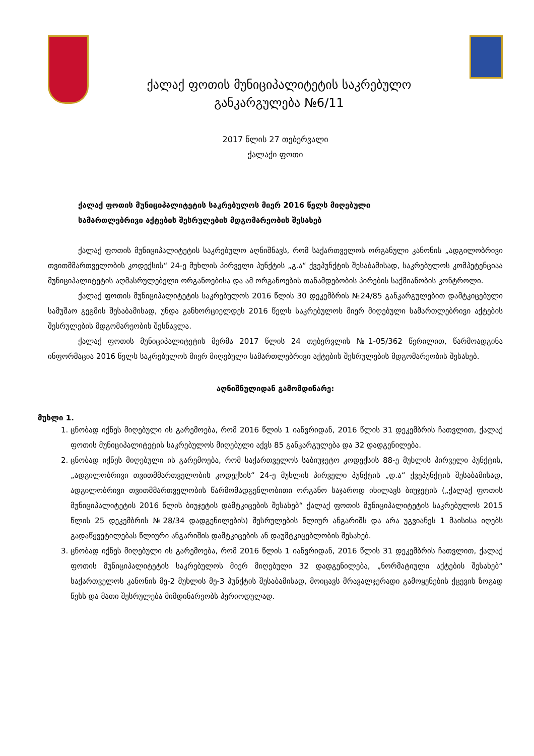ქალაქ ფოთის მუნიციპალიტეტის საკრებულო
განკარგულება №6/11
2017 წლის 27 თებერვალი
ქალაქი ფოთი
ქალაქ ფოთის მუნიციპალიტეტის საკრებულოს მიერ 2016 წელს მიღებული
სამართლებრივი აქტების შესრულების მდგომარეობის შესახებ
ქალაქ ფოთის მუნიციპალიტეტის საკრებულო აღნიშნავს, რომ საქართველოს ორგანული კანონის „ადგილობრივი თვითმმართველობის კოდექსის“ 24-ე მუხლის პირველი პუნქტის „გ.ა“ ქვეპუნქტის შესაბამისად, საკრებულოს კომპეტენციაა მუნიციპალიტეტის აღმასრულებელი ორგანოებისა და ამ ორგანოების თანამდებობის პირების საქმიანობის კონტროლი.
ქალაქ ფოთის მუნიციპალიტეტის საკრებულოს 2016 წლის 30 დეკემბრის №24/85 განკარგულებით დამტკიცებული სამუშაო გეგმის შესაბამისად, უნდა განხორციელდეს 2016 წელს საკრებულოს მიერ მიღებული სამართლებრივი აქტების შესრულების მდგომარეობის შესწავლა.
ქალაქ ფოთის მუნიციპალიტეტის მერმა 2017 წლის 24 თებერვლის №1-05/362 წერილით, წარმოადგინა ინფორმაცია 2016 წელს საკრებულოს მიერ მიღებული სამართლებრივი აქტების შესრულების მდგომარეობის შესახებ.
აღნიშნულიდან გამომდინარე:
მუხლი 1.
1. ცნობად იქნეს მიღებული ის გარემოება, რომ 2016 წლის 1 იანვრიდან, 2016 წლის 31 დეკემბრის ჩათვლით, ქალაქ ფოთის მუნიციპალიტეტის საკრებულოს მიღებული აქვს 85 განკარგულება და 32 დადგენილება.
2. ცნობად იქნეს მიღებული ის გარემოება, რომ საქართველოს საბიუჯეტო კოდექსის 88-ე მუხლის პირველი პუნქტის, „ადგილობრივი თვითმმართველობის კოდექსის“ 24-ე მუხლის პირველი პუნქტის „დ.ა“ ქვეპუნქტის შესაბამისად, ადგილობრივი თვითმმართველობის წარმომადგენლობითი ორგანო საჯაროდ იხილავს ბიუჯეტის („ქალაქ ფოთის მუნიციპალიტეტის 2016 წლის ბიუჯეტის დამტკიცების შესახებ“ ქალაქ ფოთის მუნიციპალიტეტის საკრებულოს 2015 წლის 25 დეკემბრის №28/34 დადგენილების) შესრულების წლიურ ანგარიშს და არა უგვიანეს 1 მაისისა იღებს გადაწყვეტილებას წლიური ანგარიშის დამტკიცების ან დაუმტკიცებლობის შესახებ.
3. ცნობად იქნეს მიღებული ის გარემოება, რომ 2016 წლის 1 იანვრიდან, 2016 წლის 31 დეკემბრის ჩათვლით, ქალაქ ფოთის მუნიციპალიტეტის საკრებულოს მიერ მიღებული 32 დადგენილება, „ნორმატიული აქტების შესახებ“ საქართველოს კანონის მე-2 მუხლის მე-3 პუნქტის შესაბამისად, მოიცავს მრავალჯერადი გამოყენების ქცევის ზოგად წესს და მათი შესრულება მიმდინარეობს პერიოდულად.